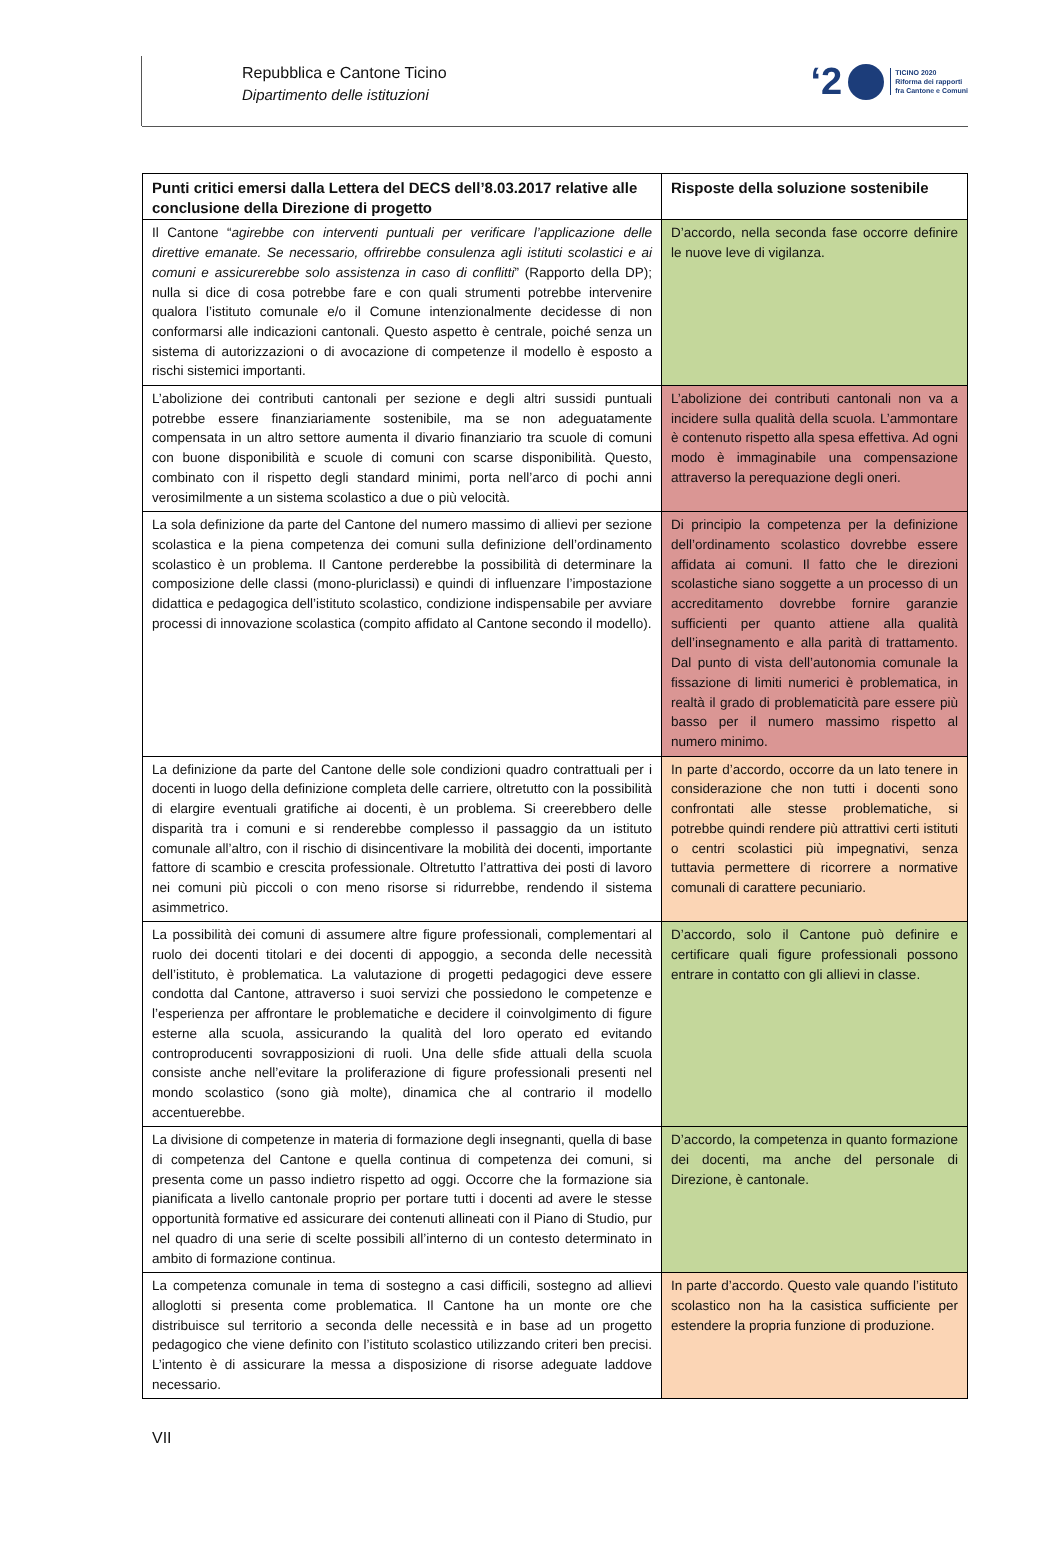Repubblica e Cantone Ticino
Dipartimento delle istituzioni
‘2 TICINO 2020
Riforma dei rapporti
fra Cantone e Comuni
| Punti critici emersi dalla Lettera del DECS dell’8.03.2017 relative alle conclusione della Direzione di progetto | Risposte della soluzione sostenibile |
| --- | --- |
| Il Cantone “ agirebbe con interventi puntuali per verificare l’applicazione delle direttive emanate. Se necessario, offrirebbe consulenza agli istituti scolastici e ai comuni e assicurerebbe solo assistenza in caso di conflitti ” (Rapporto della DP); nulla si dice di cosa potrebbe fare e con quali strumenti potrebbe intervenire qualora l’istituto comunale e/o il Comune intenzionalmente decidesse di non conformarsi alle indicazioni cantonali. Questo aspetto è centrale, poiché senza un sistema di autorizzazioni o di avocazione di competenze il modello è esposto a rischi sistemici importanti. | D’accordo, nella seconda fase occorre definire le nuove leve di vigilanza. |
| L’abolizione dei contributi cantonali per sezione e degli altri sussidi puntuali potrebbe essere finanziariamente sostenibile, ma se non adeguatamente compensata in un altro settore aumenta il divario finanziario tra scuole di comuni con buone disponibilità e scuole di comuni con scarse disponibilità. Questo, combinato con il rispetto degli standard minimi, porta nell’arco di pochi anni verosimilmente a un sistema scolastico a due o più velocità. | L’abolizione dei contributi cantonali non va a incidere sulla qualità della scuola. L’ammontare è contenuto rispetto alla spesa effettiva. Ad ogni modo è immaginabile una compensazione attraverso la perequazione degli oneri. |
| La sola definizione da parte del Cantone del numero massimo di allievi per sezione scolastica e la piena competenza dei comuni sulla definizione dell’ordinamento scolastico è un problema. Il Cantone perderebbe la possibilità di determinare la composizione delle classi (mono-pluriclassi) e quindi di influenzare l’impostazione didattica e pedagogica dell’istituto scolastico, condizione indispensabile per avviare processi di innovazione scolastica (compito affidato al Cantone secondo il modello). | Di principio la competenza per la definizione dell’ordinamento scolastico dovrebbe essere affidata ai comuni. Il fatto che le direzioni scolastiche siano soggette a un processo di un accreditamento dovrebbe fornire garanzie sufficienti per quanto attiene alla qualità dell’insegnamento e alla parità di trattamento. Dal punto di vista dell’autonomia comunale la fissazione di limiti numerici è problematica, in realtà il grado di problematicità pare essere più basso per il numero massimo rispetto al numero minimo. |
| La definizione da parte del Cantone delle sole condizioni quadro contrattuali per i docenti in luogo della definizione completa delle carriere, oltretutto con la possibilità di elargire eventuali gratifiche ai docenti, è un problema. Si creerebbero delle disparità tra i comuni e si renderebbe complesso il passaggio da un istituto comunale all’altro, con il rischio di disincentivare la mobilità dei docenti, importante fattore di scambio e crescita professionale. Oltretutto l’attrattiva dei posti di lavoro nei comuni più piccoli o con meno risorse si ridurrebbe, rendendo il sistema asimmetrico. | In parte d’accordo, occorre da un lato tenere in considerazione che non tutti i docenti sono confrontati alle stesse problematiche, si potrebbe quindi rendere più attrattivi certi istituti o centri scolastici più impegnativi, senza tuttavia permettere di ricorrere a normative comunali di carattere pecuniario. |
| La possibilità dei comuni di assumere altre figure professionali, complementari al ruolo dei docenti titolari e dei docenti di appoggio, a seconda delle necessità dell’istituto, è problematica. La valutazione di progetti pedagogici deve essere condotta dal Cantone, attraverso i suoi servizi che possiedono le competenze e l’esperienza per affrontare le problematiche e decidere il coinvolgimento di figure esterne alla scuola, assicurando la qualità del loro operato ed evitando controproducenti sovrapposizioni di ruoli. Una delle sfide attuali della scuola consiste anche nell’evitare la proliferazione di figure professionali presenti nel mondo scolastico (sono già molte), dinamica che al contrario il modello accentuerebbe. | D’accordo, solo il Cantone può definire e certificare quali figure professionali possono entrare in contatto con gli allievi in classe. |
| La divisione di competenze in materia di formazione degli insegnanti, quella di base di competenza del Cantone e quella continua di competenza dei comuni, si presenta come un passo indietro rispetto ad oggi. Occorre che la formazione sia pianificata a livello cantonale proprio per portare tutti i docenti ad avere le stesse opportunità formative ed assicurare dei contenuti allineati con il Piano di Studio, pur nel quadro di una serie di scelte possibili all’interno di un contesto determinato in ambito di formazione continua. | D’accordo, la competenza in quanto formazione dei docenti, ma anche del personale di Direzione, è cantonale. |
| La competenza comunale in tema di sostegno a casi difficili, sostegno ad allievi alloglotti si presenta come problematica. Il Cantone ha un monte ore che distribuisce sul territorio a seconda delle necessità e in base ad un progetto pedagogico che viene definito con l’istituto scolastico utilizzando criteri ben precisi. L’intento è di assicurare la messa a disposizione di risorse adeguate laddove necessario. | In parte d’accordo. Questo vale quando l’istituto scolastico non ha la casistica sufficiente per estendere la propria funzione di produzione. |
VII